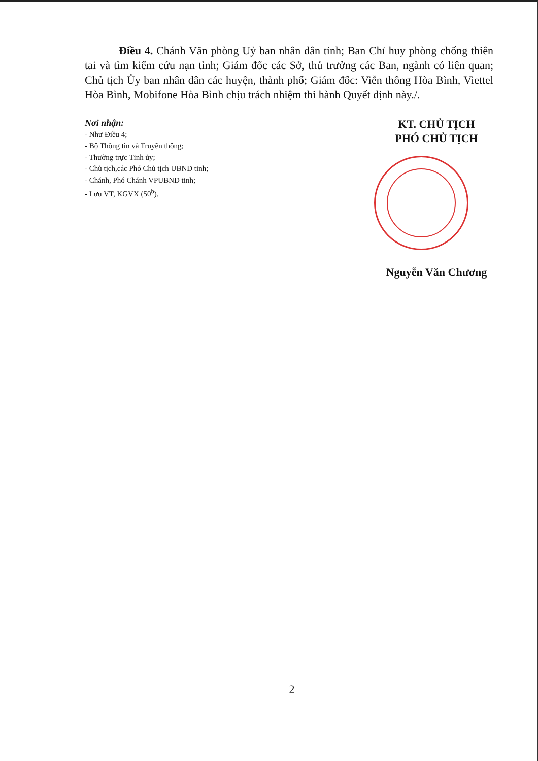Điều 4. Chánh Văn phòng Uỷ ban nhân dân tỉnh; Ban Chỉ huy phòng chống thiên tai và tìm kiếm cứu nạn tỉnh; Giám đốc các Sở, thủ trưởng các Ban, ngành có liên quan; Chủ tịch Ủy ban nhân dân các huyện, thành phố; Giám đốc: Viễn thông Hòa Bình, Viettel Hòa Bình, Mobifone Hòa Bình chịu trách nhiệm thi hành Quyết định này./.
Nơi nhận:
- Như Điều 4;
- Bộ Thông tin và Truyền thông;
- Thường trực Tỉnh ủy;
- Chủ tịch,các Phó Chủ tịch UBND tỉnh;
- Chánh, Phó Chánh VPUBND tỉnh;
- Lưu VT, KGVX (50<sup>b</sup>).
KT. CHỦ TỊCH
PHÓ CHỦ TỊCH
Nguyễn Văn Chương
2